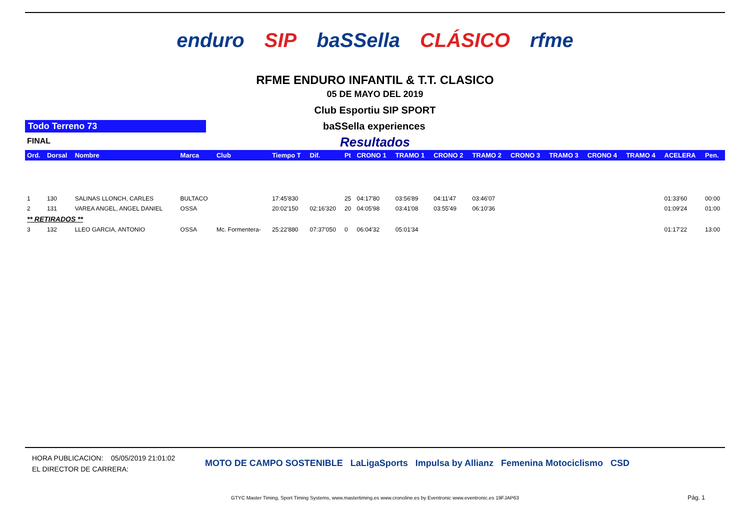enduro SIP baSSella CLÁSICO rfme
RFME ENDURO INFANTIL & T.T. CLASICO
05 DE MAYO DEL 2019
Club Esportiu SIP SPORT
Todo Terreno 73 baSSella experiences
FINAL
Resultados
| Ord. | Dorsal | Nombre | Marca | Club | Tiempo T | Dif. | Pt | CRONO 1 | TRAMO 1 | CRONO 2 | TRAMO 2 | CRONO 3 | TRAMO 3 | CRONO 4 | TRAMO 4 | ACELERA | Pen. |
| --- | --- | --- | --- | --- | --- | --- | --- | --- | --- | --- | --- | --- | --- | --- | --- | --- | --- |
| 1 | 130 | SALINAS LLONCH, CARLES | BULTACO | | 17:45'830 | | 25 | 04:17'80 | 03:56'89 | 04:11'47 | 03:46'07 | | | | | 01:33'60 | 00:00 |
| 2 | 131 | VAREA ANGEL, ANGEL DANIEL | OSSA | | 20:02'150 | 02:16'320 | 20 | 04:05'98 | 03:41'08 | 03:55'49 | 06:10'36 | | | | | 01:09'24 | 01:00 |
| ** RETIRADOS ** | | | | | | | | | | | | | | | | | |
| 3 | 132 | LLEO GARCIA, ANTONIO | OSSA | Mc. Formentera- | 25:22'880 | 07:37'050 | 0 | 06:04'32 | 05:01'34 | | | | | | | 01:17'22 | 13:00 |
HORA PUBLICACION: 05/05/2019 21:01:02
EL DIRECTOR DE CARRERA:
MOTO DE CAMPO SOSTENIBLE LaLigaSports Impulsa by Allianz Femenina Motociclismo CSD
GTYC Master Timing, Sport Timing Systems, www.mastertiming.es www.cronoline.es by Eventronic www.eventronic.es 19FJAP63
Pág. 1